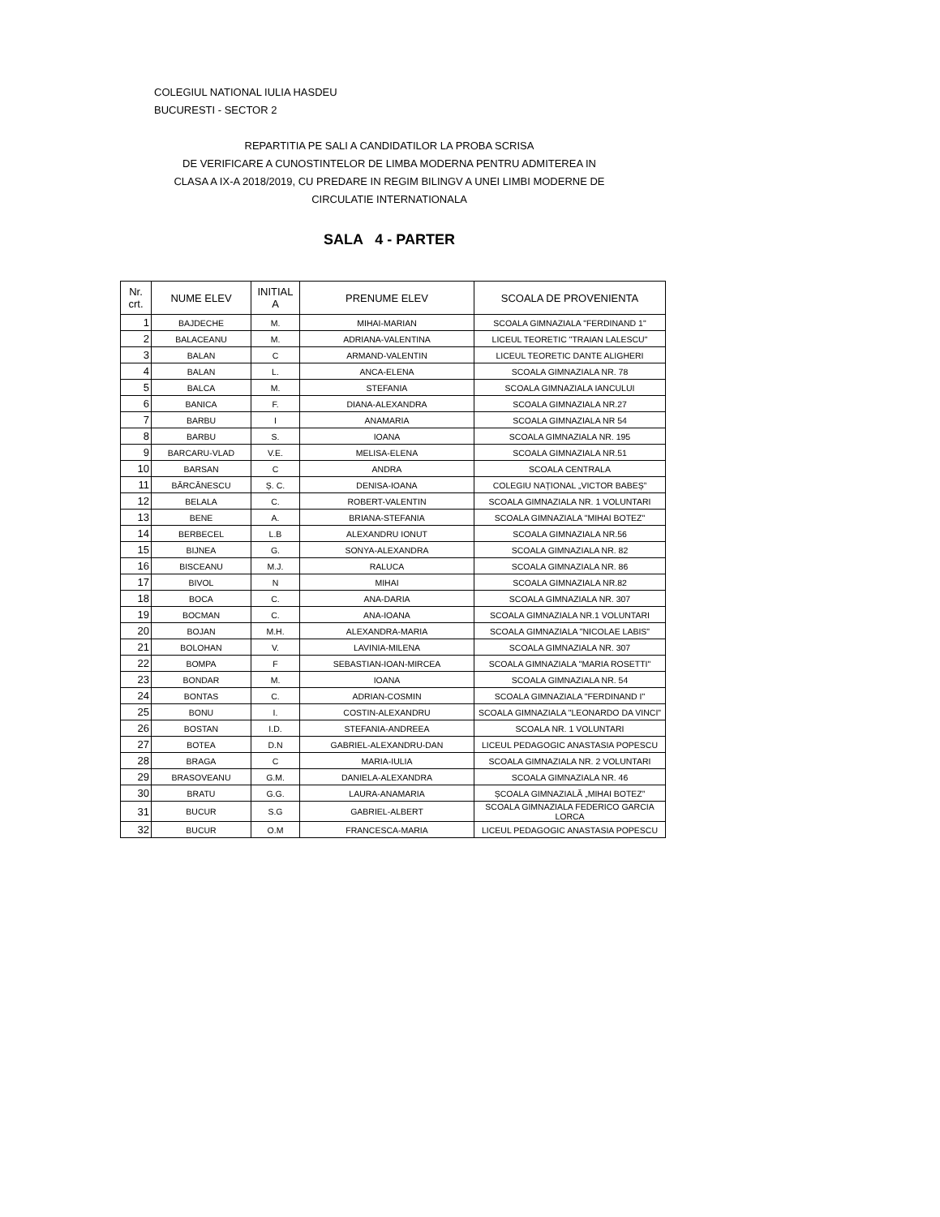COLEGIUL NATIONAL IULIA HASDEU
BUCURESTI - SECTOR 2
REPARTITIA PE SALI A CANDIDATILOR LA PROBA SCRISA
DE VERIFICARE A CUNOSTINTELOR DE LIMBA MODERNA PENTRU ADMITEREA IN
CLASA A IX-A 2018/2019, CU PREDARE IN REGIM BILINGV A UNEI LIMBI MODERNE DE
CIRCULATIE INTERNATIONALA
SALA 4 - PARTER
| Nr. crt. | NUME ELEV | INITIAL A | PRENUME ELEV | SCOALA DE PROVENIENTA |
| --- | --- | --- | --- | --- |
| 1 | BAJDECHE | M. | MIHAI-MARIAN | SCOALA GIMNAZIALA "FERDINAND 1" |
| 2 | BALACEANU | M. | ADRIANA-VALENTINA | LICEUL TEORETIC "TRAIAN LALESCU" |
| 3 | BALAN | C | ARMAND-VALENTIN | LICEUL TEORETIC DANTE ALIGHERI |
| 4 | BALAN | L. | ANCA-ELENA | SCOALA GIMNAZIALA NR. 78 |
| 5 | BALCA | M. | STEFANIA | SCOALA GIMNAZIALA IANCULUI |
| 6 | BANICA | F. | DIANA-ALEXANDRA | SCOALA GIMNAZIALA NR.27 |
| 7 | BARBU | I | ANAMARIA | SCOALA GIMNAZIALA NR 54 |
| 8 | BARBU | S. | IOANA | SCOALA GIMNAZIALA NR. 195 |
| 9 | BARCARU-VLAD | V.E. | MELISA-ELENA | SCOALA GIMNAZIALA NR.51 |
| 10 | BARSAN | C | ANDRA | SCOALA CENTRALA |
| 11 | BĂRCĂNESCU | Ș. C. | DENISA-IOANA | COLEGIU NAȚIONAL „VICTOR BABEȘ” |
| 12 | BELALA | C. | ROBERT-VALENTIN | SCOALA GIMNAZIALA NR. 1 VOLUNTARI |
| 13 | BENE | A. | BRIANA-STEFANIA | SCOALA GIMNAZIALA "MIHAI BOTEZ" |
| 14 | BERBECEL | L.B | ALEXANDRU IONUT | SCOALA GIMNAZIALA NR.56 |
| 15 | BIJNEA | G. | SONYA-ALEXANDRA | SCOALA GIMNAZIALA NR. 82 |
| 16 | BISCEANU | M.J. | RALUCA | SCOALA GIMNAZIALA NR. 86 |
| 17 | BIVOL | N | MIHAI | SCOALA GIMNAZIALA NR.82 |
| 18 | BOCA | C. | ANA-DARIA | SCOALA GIMNAZIALA NR. 307 |
| 19 | BOCMAN | C. | ANA-IOANA | SCOALA GIMNAZIALA NR.1 VOLUNTARI |
| 20 | BOJAN | M.H. | ALEXANDRA-MARIA | SCOALA GIMNAZIALA "NICOLAE LABIS" |
| 21 | BOLOHAN | V. | LAVINIA-MILENA | SCOALA GIMNAZIALA NR. 307 |
| 22 | BOMPA | F | SEBASTIAN-IOAN-MIRCEA | SCOALA GIMNAZIALA "MARIA ROSETTI" |
| 23 | BONDAR | M. | IOANA | SCOALA GIMNAZIALA NR. 54 |
| 24 | BONTAS | C. | ADRIAN-COSMIN | SCOALA GIMNAZIALA "FERDINAND I" |
| 25 | BONU | I. | COSTIN-ALEXANDRU | SCOALA GIMNAZIALA "LEONARDO DA VINCI" |
| 26 | BOSTAN | I.D. | STEFANIA-ANDREEA | SCOALA NR. 1 VOLUNTARI |
| 27 | BOTEA | D.N | GABRIEL-ALEXANDRU-DAN | LICEUL PEDAGOGIC ANASTASIA POPESCU |
| 28 | BRAGA | C | MARIA-IULIA | SCOALA GIMNAZIALA NR. 2 VOLUNTARI |
| 29 | BRASOVEANU | G.M. | DANIELA-ALEXANDRA | SCOALA GIMNAZIALA NR. 46 |
| 30 | BRATU | G.G. | LAURA-ANAMARIA | ȘCOALA GIMNAZIALĂ „MIHAI BOTEZ” |
| 31 | BUCUR | S.G | GABRIEL-ALBERT | SCOALA GIMNAZIALA FEDERICO GARCIA LORCA |
| 32 | BUCUR | O.M | FRANCESCA-MARIA | LICEUL PEDAGOGIC ANASTASIA POPESCU |